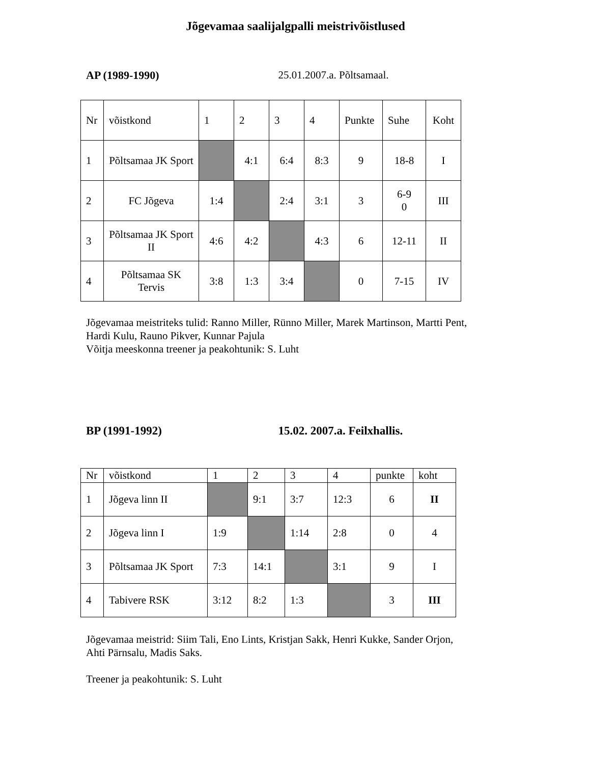Jõgevamaa saalijalgpalli meistrivõistlused
AP (1989-1990) 25.01.2007.a. Põltsamaal.
| Nr | võistkond | 1 | 2 | 3 | 4 | Punkte | Suhe | Koht |
| 1 | Põltsamaa JK Sport | | 4:1 | 6:4 | 8:3 | 9 | 18-8 | I |
| 2 | FC Jõgeva | 1:4 | | 2:4 | 3:1 | 3 | 6-9 0 | III |
| 3 | Põltsamaa JK Sport II | 4:6 | 4:2 | | 4:3 | 6 | 12-11 | II |
| 4 | Põltsamaa SK Tervis | 3:8 | 1:3 | 3:4 | | 0 | 7-15 | IV |
Jõgevamaa meistriteks tulid: Ranno Miller, Rünno Miller, Marek Martinson, Martti Pent,
Hardi Kulu, Rauno Pikver, Kunnar Pajula
Võitja meeskonna treener ja peakohtunik: S. Luht
BP (1991-1992) 15.02. 2007.a. Feilxhallis.
| Nr | võistkond | 1 | 2 | 3 | 4 | punkte | koht |
| 1 | Jõgeva linn II | | 9:1 | 3:7 | 12:3 | 6 | II |
| 2 | Jõgeva linn I | 1:9 | | 1:14 | 2:8 | 0 | 4 |
| 3 | Põltsamaa JK Sport | 7:3 | 14:1 | | 3:1 | 9 | I |
| 4 | Tabivere RSK | 3:12 | 8:2 | 1:3 | | 3 | III |
Jõgevamaa meistrid: Siim Tali, Eno Lints, Kristjan Sakk, Henri Kukke, Sander Orjon,
Ahti Pärnsalu, Madis Saks.
Treener ja peakohtunik: S. Luht